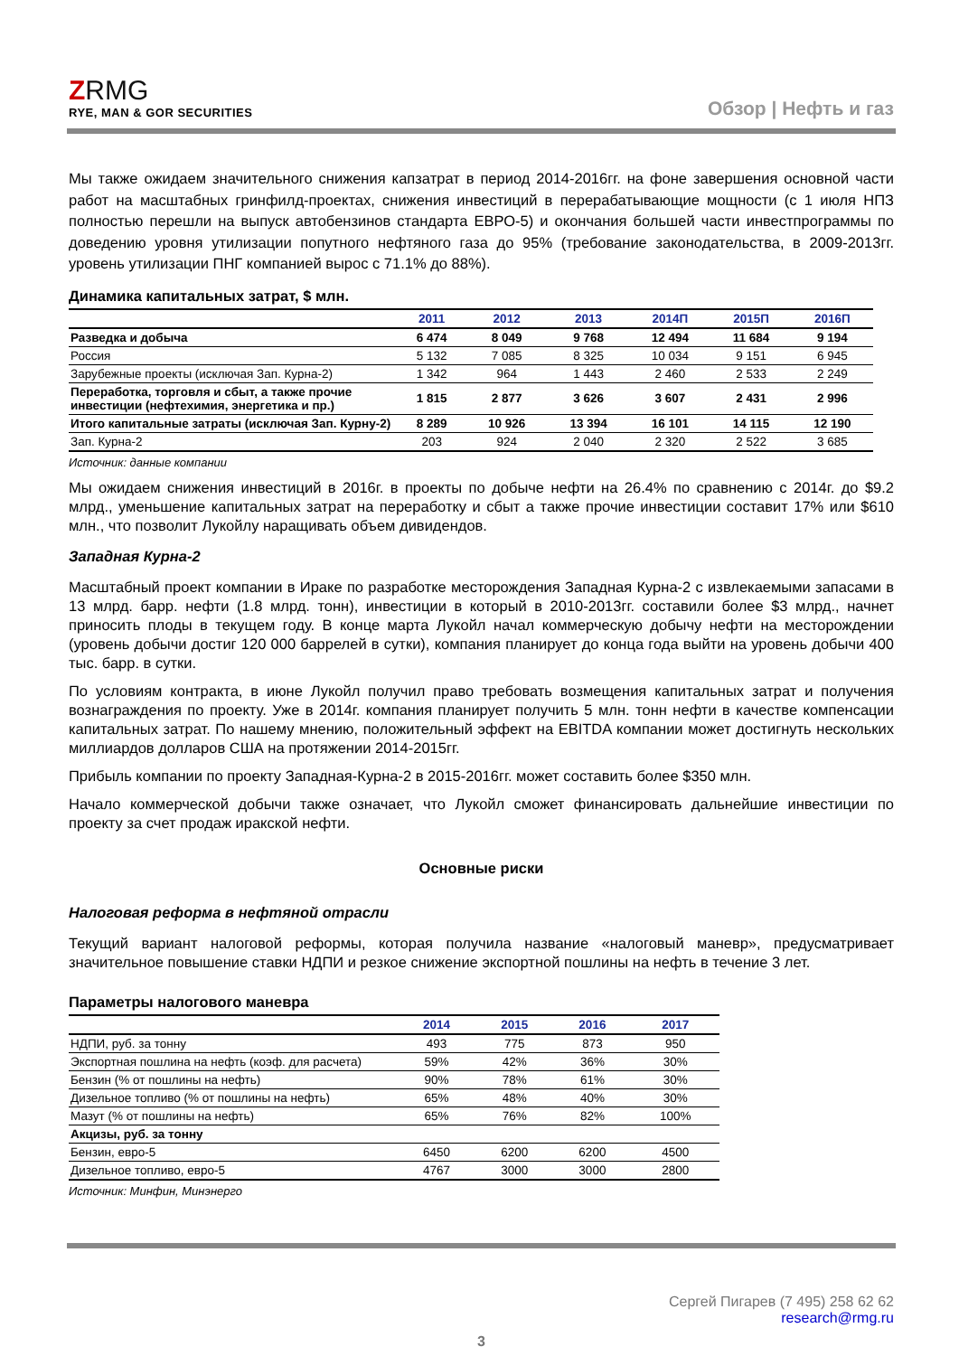ZRMG
RYE, MAN & GOR SECURITIES
Обзор | Нефть и газ
Мы также ожидаем значительного снижения капзатрат в период 2014-2016гг. на фоне завершения основной части работ на масштабных гринфилд-проектах, снижения инвестиций в перерабатывающие мощности (с 1 июля НПЗ полностью перешли на выпуск автобензинов стандарта ЕВРО-5) и окончания большей части инвестпрограммы по доведению уровня утилизации попутного нефтяного газа до 95% (требование законодательства, в 2009-2013гг. уровень утилизации ПНГ компанией вырос с 71.1% до 88%).
Динамика капитальных затрат, $ млн.
| | 2011 | 2012 | 2013 | 2014П | 2015П | 2016П |
| --- | --- | --- | --- | --- | --- | --- |
| Разведка и добыча | 6 474 | 8 049 | 9 768 | 12 494 | 11 684 | 9 194 |
| Россия | 5 132 | 7 085 | 8 325 | 10 034 | 9 151 | 6 945 |
| Зарубежные проекты (исключая Зап. Курна-2) | 1 342 | 964 | 1 443 | 2 460 | 2 533 | 2 249 |
| Переработка, торговля и сбыт, а также прочие инвестиции (нефтехимия, энергетика и пр.) | 1 815 | 2 877 | 3 626 | 3 607 | 2 431 | 2 996 |
| Итого капитальные затраты (исключая Зап. Курну-2) | 8 289 | 10 926 | 13 394 | 16 101 | 14 115 | 12 190 |
| Зап. Курна-2 | 203 | 924 | 2 040 | 2 320 | 2 522 | 3 685 |
Источник: данные компании
Мы ожидаем снижения инвестиций в 2016г. в проекты по добыче нефти на 26.4% по сравнению с 2014г. до $9.2 млрд., уменьшение капитальных затрат на переработку и сбыт а также прочие инвестиции составит 17% или $610 млн., что позволит Лукойлу наращивать объем дивидендов.
Западная Курна-2
Масштабный проект компании в Ираке по разработке месторождения Западная Курна-2 с извлекаемыми запасами в 13 млрд. барр. нефти (1.8 млрд. тонн), инвестиции в который в 2010-2013гг. составили более $3 млрд., начнет приносить плоды в текущем году. В конце марта Лукойл начал коммерческую добычу нефти на месторождении (уровень добычи достиг 120 000 баррелей в сутки), компания планирует до конца года выйти на уровень добычи 400 тыс. барр. в сутки.
По условиям контракта, в июне Лукойл получил право требовать возмещения капитальных затрат и получения вознаграждения по проекту. Уже в 2014г. компания планирует получить 5 млн. тонн нефти в качестве компенсации капитальных затрат. По нашему мнению, положительный эффект на EBITDA компании может достигнуть нескольких миллиардов долларов США на протяжении 2014-2015гг.
Прибыль компании по проекту Западная-Курна-2 в 2015-2016гг. может составить более $350 млн.
Начало коммерческой добычи также означает, что Лукойл сможет финансировать дальнейшие инвестиции по проекту за счет продаж иракской нефти.
Основные риски
Налоговая реформа в нефтяной отрасли
Текущий вариант налоговой реформы, которая получила название «налоговый маневр», предусматривает значительное повышение ставки НДПИ и резкое снижение экспортной пошлины на нефть в течение 3 лет.
Параметры налогового маневра
| | 2014 | 2015 | 2016 | 2017 |
| --- | --- | --- | --- | --- |
| НДПИ, руб. за тонну | 493 | 775 | 873 | 950 |
| Экспортная пошлина на нефть (коэф. для расчета) | 59% | 42% | 36% | 30% |
| Бензин (% от пошлины на нефть) | 90% | 78% | 61% | 30% |
| Дизельное топливо (% от пошлины на нефть) | 65% | 48% | 40% | 30% |
| Мазут (% от пошлины на нефть) | 65% | 76% | 82% | 100% |
| Акцизы, руб. за тонну | | | | |
| Бензин, евро-5 | 6450 | 6200 | 6200 | 4500 |
| Дизельное топливо, евро-5 | 4767 | 3000 | 3000 | 2800 |
Источник: Минфин, Минэнерго
Сергей Пигарев (7 495) 258 62 62
research@rmg.ru
3